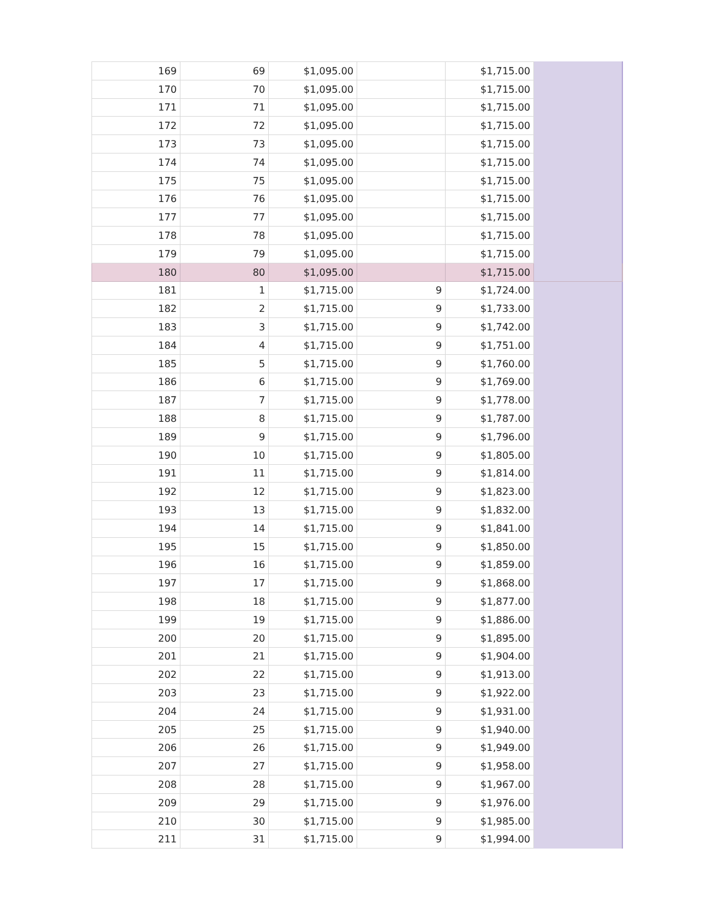| 169 | 69 | $1,095.00 | | $1,715.00 | |
| 170 | 70 | $1,095.00 | | $1,715.00 | |
| 171 | 71 | $1,095.00 | | $1,715.00 | |
| 172 | 72 | $1,095.00 | | $1,715.00 | |
| 173 | 73 | $1,095.00 | | $1,715.00 | |
| 174 | 74 | $1,095.00 | | $1,715.00 | |
| 175 | 75 | $1,095.00 | | $1,715.00 | |
| 176 | 76 | $1,095.00 | | $1,715.00 | |
| 177 | 77 | $1,095.00 | | $1,715.00 | |
| 178 | 78 | $1,095.00 | | $1,715.00 | |
| 179 | 79 | $1,095.00 | | $1,715.00 | |
| 180 | 80 | $1,095.00 | | $1,715.00 | |
| 181 | 1 | $1,715.00 | 9 | $1,724.00 | |
| 182 | 2 | $1,715.00 | 9 | $1,733.00 | |
| 183 | 3 | $1,715.00 | 9 | $1,742.00 | |
| 184 | 4 | $1,715.00 | 9 | $1,751.00 | |
| 185 | 5 | $1,715.00 | 9 | $1,760.00 | |
| 186 | 6 | $1,715.00 | 9 | $1,769.00 | |
| 187 | 7 | $1,715.00 | 9 | $1,778.00 | |
| 188 | 8 | $1,715.00 | 9 | $1,787.00 | |
| 189 | 9 | $1,715.00 | 9 | $1,796.00 | |
| 190 | 10 | $1,715.00 | 9 | $1,805.00 | |
| 191 | 11 | $1,715.00 | 9 | $1,814.00 | |
| 192 | 12 | $1,715.00 | 9 | $1,823.00 | |
| 193 | 13 | $1,715.00 | 9 | $1,832.00 | |
| 194 | 14 | $1,715.00 | 9 | $1,841.00 | |
| 195 | 15 | $1,715.00 | 9 | $1,850.00 | |
| 196 | 16 | $1,715.00 | 9 | $1,859.00 | |
| 197 | 17 | $1,715.00 | 9 | $1,868.00 | |
| 198 | 18 | $1,715.00 | 9 | $1,877.00 | |
| 199 | 19 | $1,715.00 | 9 | $1,886.00 | |
| 200 | 20 | $1,715.00 | 9 | $1,895.00 | |
| 201 | 21 | $1,715.00 | 9 | $1,904.00 | |
| 202 | 22 | $1,715.00 | 9 | $1,913.00 | |
| 203 | 23 | $1,715.00 | 9 | $1,922.00 | |
| 204 | 24 | $1,715.00 | 9 | $1,931.00 | |
| 205 | 25 | $1,715.00 | 9 | $1,940.00 | |
| 206 | 26 | $1,715.00 | 9 | $1,949.00 | |
| 207 | 27 | $1,715.00 | 9 | $1,958.00 | |
| 208 | 28 | $1,715.00 | 9 | $1,967.00 | |
| 209 | 29 | $1,715.00 | 9 | $1,976.00 | |
| 210 | 30 | $1,715.00 | 9 | $1,985.00 | |
| 211 | 31 | $1,715.00 | 9 | $1,994.00 | |